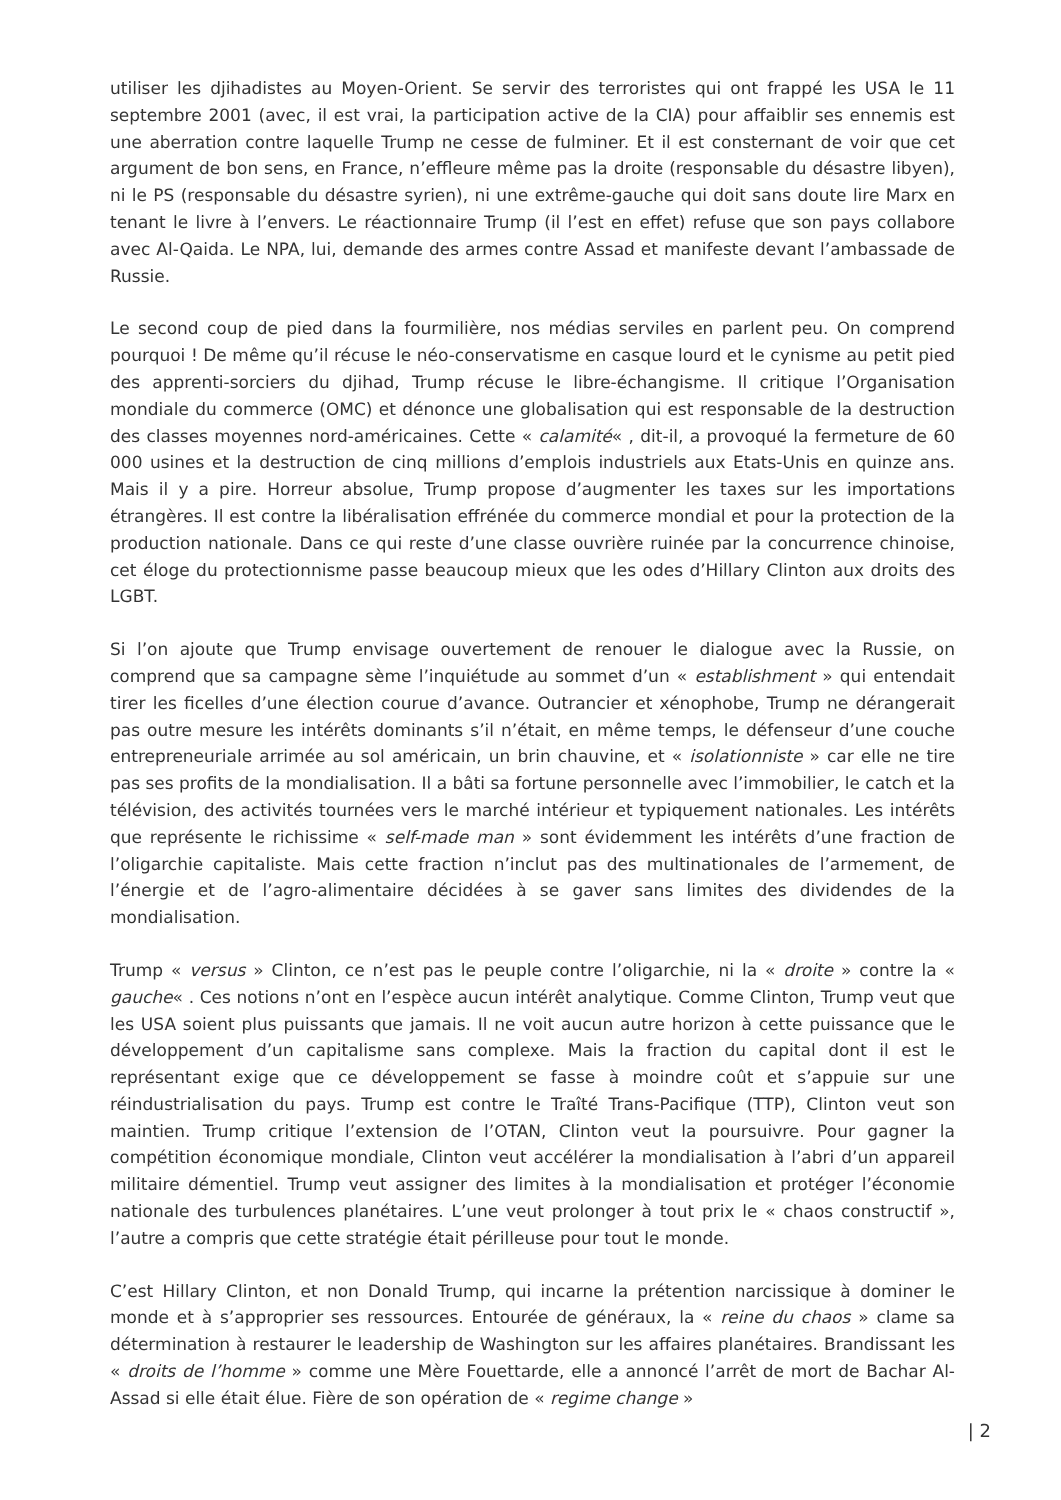utiliser les djihadistes au Moyen-Orient. Se servir des terroristes qui ont frappé les USA le 11 septembre 2001 (avec, il est vrai, la participation active de la CIA) pour affaiblir ses ennemis est une aberration contre laquelle Trump ne cesse de fulminer. Et il est consternant de voir que cet argument de bon sens, en France, n’effleure même pas la droite (responsable du désastre libyen), ni le PS (responsable du désastre syrien), ni une extrême-gauche qui doit sans doute lire Marx en tenant le livre à l’envers. Le réactionnaire Trump (il l’est en effet) refuse que son pays collabore avec Al-Qaida. Le NPA, lui, demande des armes contre Assad et manifeste devant l’ambassade de Russie.
Le second coup de pied dans la fourmilière, nos médias serviles en parlent peu. On comprend pourquoi ! De même qu’il récuse le néo-conservatisme en casque lourd et le cynisme au petit pied des apprenti-sorciers du djihad, Trump récuse le libre-échangisme. Il critique l’Organisation mondiale du commerce (OMC) et dénonce une globalisation qui est responsable de la destruction des classes moyennes nord-américaines. Cette « calamité« , dit-il, a provoqué la fermeture de 60 000 usines et la destruction de cinq millions d’emplois industriels aux Etats-Unis en quinze ans. Mais il y a pire. Horreur absolue, Trump propose d’augmenter les taxes sur les importations étrangères. Il est contre la libéralisation effrénée du commerce mondial et pour la protection de la production nationale. Dans ce qui reste d’une classe ouvrière ruinée par la concurrence chinoise, cet éloge du protectionnisme passe beaucoup mieux que les odes d’Hillary Clinton aux droits des LGBT.
Si l’on ajoute que Trump envisage ouvertement de renouer le dialogue avec la Russie, on comprend que sa campagne sème l’inquiétude au sommet d’un « establishment » qui entendait tirer les ficelles d’une élection courue d’avance. Outrancier et xénophobe, Trump ne dérangerait pas outre mesure les intérêts dominants s’il n’était, en même temps, le défenseur d’une couche entrepreneuriale arrimée au sol américain, un brin chauvine, et « isolationniste » car elle ne tire pas ses profits de la mondialisation. Il a bâti sa fortune personnelle avec l’immobilier, le catch et la télévision, des activités tournées vers le marché intérieur et typiquement nationales. Les intérêts que représente le richissime « self-made man » sont évidemment les intérêts d’une fraction de l’oligarchie capitaliste. Mais cette fraction n’inclut pas des multinationales de l’armement, de l’énergie et de l’agro-alimentaire décidées à se gaver sans limites des dividendes de la mondialisation.
Trump « versus » Clinton, ce n’est pas le peuple contre l’oligarchie, ni la « droite » contre la « gauche« . Ces notions n’ont en l’espèce aucun intérêt analytique. Comme Clinton, Trump veut que les USA soient plus puissants que jamais. Il ne voit aucun autre horizon à cette puissance que le développement d’un capitalisme sans complexe. Mais la fraction du capital dont il est le représentant exige que ce développement se fasse à moindre coût et s’appuie sur une réindustrialisation du pays. Trump est contre le Traîté Trans-Pacifique (TTP), Clinton veut son maintien. Trump critique l’extension de l’OTAN, Clinton veut la poursuivre. Pour gagner la compétition économique mondiale, Clinton veut accélérer la mondialisation à l’abri d’un appareil militaire démentiel. Trump veut assigner des limites à la mondialisation et protéger l’économie nationale des turbulences planétaires. L’une veut prolonger à tout prix le « chaos constructif », l’autre a compris que cette stratégie était périlleuse pour tout le monde.
C’est Hillary Clinton, et non Donald Trump, qui incarne la prétention narcissique à dominer le monde et à s’approprier ses ressources. Entourée de généraux, la « reine du chaos » clame sa détermination à restaurer le leadership de Washington sur les affaires planétaires. Brandissant les « droits de l’homme » comme une Mère Fouettarde, elle a annoncé l’arrêt de mort de Bachar Al-Assad si elle était élue. Fière de son opération de « regime change »
| 2